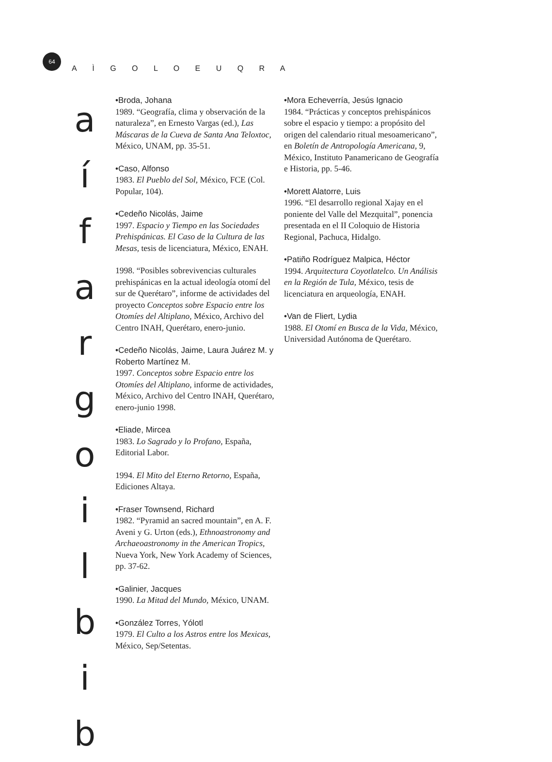64
A Ì G O L O E U Q R A
a
í
f
a
r
g
o
i
l
b
i
b
•Broda, Johana
1989. “Geografía, clima y observación de la naturaleza”, en Ernesto Vargas (ed.), Las Máscaras de la Cueva de Santa Ana Teloxtoc, México, UNAM, pp. 35-51.
•Caso, Alfonso
1983. El Pueblo del Sol, México, FCE (Col. Popular, 104).
•Cedeño Nicolás, Jaime
1997. Espacio y Tiempo en las Sociedades Prehispánicas. El Caso de la Cultura de las Mesas, tesis de licenciatura, México, ENAH.
1998. “Posibles sobrevivencias culturales prehispánicas en la actual ideología otomí del sur de Querétaro”, informe de actividades del proyecto Conceptos sobre Espacio entre los Otomíes del Altiplano, México, Archivo del Centro INAH, Querétaro, enero-junio.
•Cedeño Nicolás, Jaime, Laura Juárez M. y Roberto Martínez M.
1997. Conceptos sobre Espacio entre los Otomíes del Altiplano, informe de actividades, México, Archivo del Centro INAH, Querétaro, enero-junio 1998.
•Eliade, Mircea
1983. Lo Sagrado y lo Profano, España, Editorial Labor.
1994. El Mito del Eterno Retorno, España, Ediciones Altaya.
•Fraser Townsend, Richard
1982. “Pyramid an sacred mountain”, en A. F. Aveni y G. Urton (eds.), Ethnoastronomy and Archaeoastronomy in the American Tropics, Nueva York, New York Academy of Sciences, pp. 37-62.
•Galinier, Jacques
1990. La Mitad del Mundo, México, UNAM.
•González Torres, Yólotl
1979. El Culto a los Astros entre los Mexicas, México, Sep/Setentas.
•Mora Echeverría, Jesús Ignacio
1984. “Prácticas y conceptos prehispánicos sobre el espacio y tiempo: a propósito del origen del calendario ritual mesoamericano”, en Boletín de Antropología Americana, 9, México, Instituto Panamericano de Geografía e Historia, pp. 5-46.
•Morett Alatorre, Luis
1996. “El desarrollo regional Xajay en el poniente del Valle del Mezquital”, ponencia presentada en el II Coloquio de Historia Regional, Pachuca, Hidalgo.
•Patiño Rodríguez Malpica, Héctor
1994. Arquitectura Coyotlatelco. Un Análisis en la Región de Tula, México, tesis de licenciatura en arqueología, ENAH.
•Van de Fliert, Lydia
1988. El Otomí en Busca de la Vida, México, Universidad Autónoma de Querétaro.